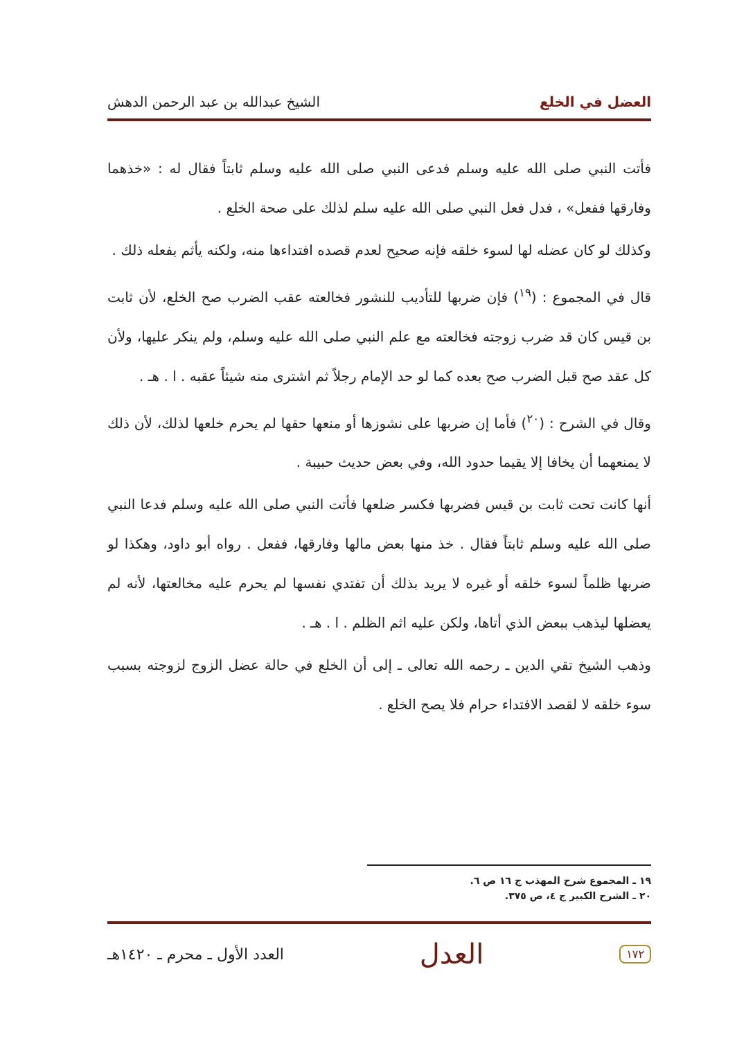العضل في الخلع الشيخ عبدالله بن عبد الرحمن الدهش
فأتت النبي صلى الله عليه وسلم فدعى النبي صلى الله عليه وسلم ثابتاً فقال له : «خذهما وفارقها ففعل» ، فدل فعل النبي صلى الله عليه سلم لذلك على صحة الخلع .
وكذلك لو كان عضله لها لسوء خلقه فإنه صحيح لعدم قصده افتداءها منه، ولكنه يأثم بفعله ذلك .
قال في المجموع : (<sup>١٩</sup>) فإن ضربها للتأديب للنشور فخالعته عقب الضرب صح الخلع، لأن ثابت بن قيس كان قد ضرب زوجته فخالعته مع علم النبي صلى الله عليه وسلم، ولم ينكر عليها، ولأن كل عقد صح قبل الضرب صح بعده كما لو حد الإمام رجلاً ثم اشترى منه شيئاً عقبه . ا . هـ .
وقال في الشرح : (<sup>٢٠</sup>) فأما إن ضربها على نشوزها أو منعها حقها لم يحرم خلعها لذلك، لأن ذلك لا يمنعهما أن يخافا إلا يقيما حدود الله، وفي بعض حديث حبيبة .
أنها كانت تحت ثابت بن قيس فضربها فكسر ضلعها فأتت النبي صلى الله عليه وسلم فدعا النبي صلى الله عليه وسلم ثابتاً فقال . خذ منها بعض مالها وفارقها، ففعل . رواه أبو داود، وهكذا لو ضربها ظلماً لسوء خلقه أو غيره لا يريد بذلك أن تفتدي نفسها لم يحرم عليه مخالعتها، لأنه لم يعضلها ليذهب ببعض الذي أتاها، ولكن عليه اثم الظلم . ا . هـ .
وذهب الشيخ تقي الدين ـ رحمه الله تعالى ـ إلى أن الخلع في حالة عضل الزوج لزوجته بسبب سوء خلقه لا لقصد الافتداء حرام فلا يصح الخلع .
١٩ ـ المجموع شرح المهذب ج ١٦ ص ٦.
٢٠ ـ الشرح الكبير ج ٤، ص ٣٧٥.
١٧٢ العدل العدد الأول ـ محرم ـ ١٤٢٠هـ